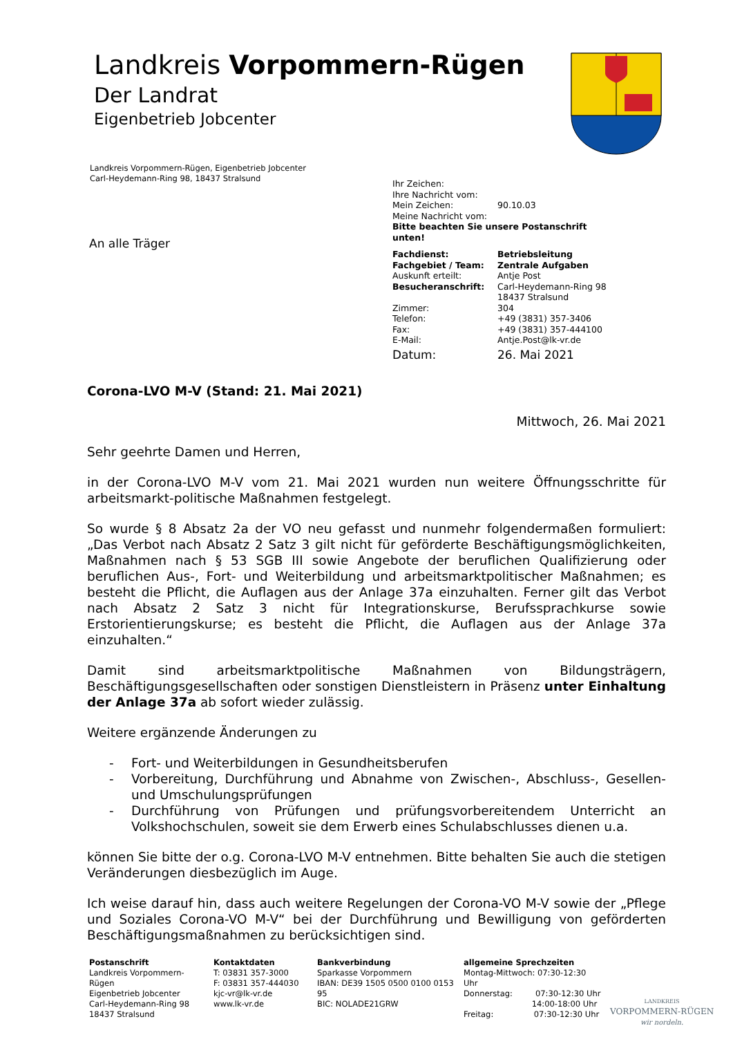Landkreis Vorpommern-Rügen
Der Landrat
Eigenbetrieb Jobcenter
Landkreis Vorpommern-Rügen, Eigenbetrieb Jobcenter
Carl-Heydemann-Ring 98, 18437 Stralsund
| Ihr Zeichen: | |
| Ihre Nachricht vom: | |
| Mein Zeichen: | 90.10.03 |
| Meine Nachricht vom: | |
| Bitte beachten Sie unsere Postanschrift unten! | |
| Fachdienst: | Betriebsleitung |
| Fachgebiet / Team: | Zentrale Aufgaben |
| Auskunft erteilt: | Antje Post |
| Besucheranschrift: | Carl-Heydemann-Ring 98 18437 Stralsund |
| Zimmer: | 304 |
| Telefon: | +49 (3831) 357-3406 |
| Fax: | +49 (3831) 357-444100 |
| E-Mail: | Antje.Post@lk-vr.de |
| Datum: | 26. Mai 2021 |
An alle Träger
Corona-LVO M-V (Stand: 21. Mai 2021)
Mittwoch, 26. Mai 2021
Sehr geehrte Damen und Herren,
in der Corona-LVO M-V vom 21. Mai 2021 wurden nun weitere Öffnungsschritte für arbeitsmarkt-politische Maßnahmen festgelegt.
So wurde § 8 Absatz 2a der VO neu gefasst und nunmehr folgendermaßen formuliert: „Das Verbot nach Absatz 2 Satz 3 gilt nicht für geförderte Beschäftigungsmöglichkeiten, Maßnahmen nach § 53 SGB III sowie Angebote der beruflichen Qualifizierung oder beruflichen Aus-, Fort- und Weiterbildung und arbeitsmarktpolitischer Maßnahmen; es besteht die Pflicht, die Auflagen aus der Anlage 37a einzuhalten. Ferner gilt das Verbot nach Absatz 2 Satz 3 nicht für Integrationskurse, Berufssprachkurse sowie Erstorientierungskurse; es besteht die Pflicht, die Auflagen aus der Anlage 37a einzuhalten.“
Damit sind arbeitsmarktpolitische Maßnahmen von Bildungsträgern, Beschäftigungsgesellschaften oder sonstigen Dienstleistern in Präsenz unter Einhaltung der Anlage 37a ab sofort wieder zulässig.
Weitere ergänzende Änderungen zu
- Fort- und Weiterbildungen in Gesundheitsberufen
- Vorbereitung, Durchführung und Abnahme von Zwischen-, Abschluss-, Gesellen- und Umschulungsprüfungen
- Durchführung von Prüfungen und prüfungsvorbereitendem Unterricht an Volkshochschulen, soweit sie dem Erwerb eines Schulabschlusses dienen u.a.
können Sie bitte der o.g. Corona-LVO M-V entnehmen. Bitte behalten Sie auch die stetigen Veränderungen diesbezüglich im Auge.
Ich weise darauf hin, dass auch weitere Regelungen der Corona-VO M-V sowie der „Pflege und Soziales Corona-VO M-V“ bei der Durchführung und Bewilligung von geförderten Beschäftigungsmaßnahmen zu berücksichtigen sind.
Postanschrift
Landkreis Vorpommern-Rügen
Eigenbetrieb Jobcenter
Carl-Heydemann-Ring 98
18437 Stralsund
Kontaktdaten
T: 03831 357-3000
F: 03831 357-444030
kjc-vr@lk-vr.de
www.lk-vr.de
Bankverbindung
Sparkasse Vorpommern
IBAN: DE39 1505 0500 0100 0153 95
BIC: NOLADE21GRW
allgemeine Sprechzeiten
Montag-Mittwoch: 07:30-12:30 Uhr
Donnerstag: 07:30-12:30 Uhr
14:00-18:00 Uhr
Freitag: 07:30-12:30 Uhr
LANDKREIS
VORPOMMERN-RÜGEN
wir nordeln.